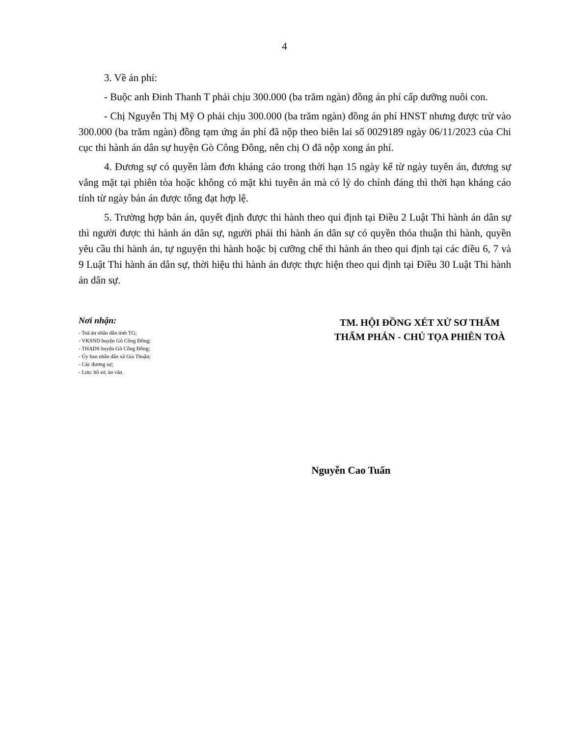4
3. Về án phí:
- Buộc anh Đinh Thanh T phải chịu 300.000 (ba trăm ngàn) đồng án phí cấp dưỡng nuôi con.
- Chị Nguyễn Thị Mỹ O phải chịu 300.000 (ba trăm ngàn) đồng án phí HNST nhưng được trừ vào 300.000 (ba trăm ngàn) đồng tạm ứng án phí đã nộp theo biên lai số 0029189 ngày 06/11/2023 của Chi cục thi hành án dân sự huyện Gò Công Đông, nên chị O đã nộp xong án phí.
4. Đương sự có quyền làm đơn kháng cáo trong thời hạn 15 ngày kể từ ngày tuyên án, đương sự vắng mặt tại phiên tòa hoặc không có mặt khi tuyên án mà có lý do chính đáng thì thời hạn kháng cáo tính từ ngày bản án được tống đạt hợp lệ.
5. Trường hợp bản án, quyết định được thi hành theo qui định tại Điều 2 Luật Thi hành án dân sự thì người được thi hành án dân sự, người phải thi hành án dân sự có quyền thỏa thuận thi hành, quyền yêu cầu thi hành án, tự nguyện thi hành hoặc bị cưỡng chế thi hành án theo qui định tại các điều 6, 7 và 9 Luật Thi hành án dân sự, thời hiệu thi hành án được thực hiện theo qui định tại Điều 30 Luật Thi hành án dân sự.
Nơi nhận:
- Toà án nhân dân tỉnh TG;
- VKSND huyện Gò Công Đông;
- THADS huyện Gò Công Đông;
- Ủy ban nhân dân xã Gia Thuận;
- Các đương sự;
- Lưu: hồ sơ, án văn.
TM. HỘI ĐỒNG XÉT XỬ SƠ THẨM
THẨM PHÁN - CHỦ TỌA PHIÊN TOÀ
Nguyễn Cao Tuấn